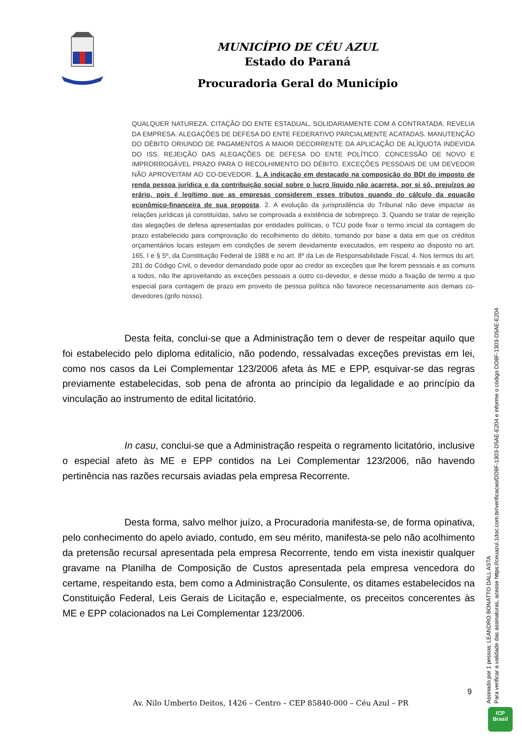MUNICÍPIO DE CÉU AZUL
Estado do Paraná
Procuradoria Geral do Município
QUALQUER NATUREZA. CITAÇÃO DO ENTE ESTADUAL, SOLIDARIAMENTE COM A CONTRATADA. REVELIA DA EMPRESA. ALEGAÇÕES DE DEFESA DO ENTE FEDERATIVO PARCIALMENTE ACATADAS. MANUTENÇÃO DO DÉBITO ORIUNDO DE PAGAMENTOS A MAIOR DECORRENTE DA APLICAÇÃO DE ALÍQUOTA INDEVIDA DO ISS. REJEIÇÃO DAS ALEGAÇÕES DE DEFESA DO ENTE POLÍTICO. CONCESSÃO DE NOVO E IMPRORROGÁVEL PRAZO PARA O RECOLHIMENTO DO DÉBITO. EXCEÇÕES PESSOAIS DE UM DEVEDOR NÃO APROVEITAM AO CO-DEVEDOR. 1. A indicação em destacado na composição do BDI do imposto de renda pessoa jurídica e da contribuição social sobre o lucro líquido não acarreta, por si só, prejuízos ao erário, pois é legítimo que as empresas considerem esses tributos quando do cálculo da equação econômico-financeira de sua proposta. 2. A evolução da jurisprudência do Tribunal não deve impactar as relações jurídicas já constituídas, salvo se comprovada a existência de sobrepreço. 3. Quando se tratar de rejeição das alegações de defesa apresentadas por entidades políticas, o TCU pode fixar o termo inicial da contagem do prazo estabelecido para comprovação do recolhimento do débito, tomando por base a data em que os créditos orçamentários locais estejam em condições de serem devidamente executados, em respeito ao disposto no art. 165, I e § 5º, da Constituição Federal de 1988 e no art. 8º da Lei de Responsabilidade Fiscal. 4. Nos termos do art. 281 do Código Civil, o devedor demandado pode opor ao credor as exceções que lhe forem pessoais e as comuns a todos, não lhe aproveitando as exceções pessoais a outro co-devedor, e desse modo a fixação de termo a quo especial para contagem de prazo em proveito de pessoa política não favorece necessariamente aos demais co-devedores.(grifo nosso).
Desta feita, conclui-se que a Administração tem o dever de respeitar aquilo que foi estabelecido pelo diploma editalício, não podendo, ressalvadas exceções previstas em lei, como nos casos da Lei Complementar 123/2006 afeta às ME e EPP, esquivar-se das regras previamente estabelecidas, sob pena de afronta ao princípio da legalidade e ao princípio da vinculação ao instrumento de edital licitatório.
In casu, conclui-se que a Administração respeita o regramento licitatório, inclusive o especial afeto às ME e EPP contidos na Lei Complementar 123/2006, não havendo pertinência nas razões recursais aviadas pela empresa Recorrente.
Desta forma, salvo melhor juízo, a Procuradoria manifesta-se, de forma opinativa, pelo conhecimento do apelo aviado, contudo, em seu mérito, manifesta-se pelo não acolhimento da pretensão recursal apresentada pela empresa Recorrente, tendo em vista inexistir qualquer gravame na Planilha de Composição de Custos apresentada pela empresa vencedora do certame, respeitando esta, bem como a Administração Consulente, os ditames estabelecidos na Constituição Federal, Leis Gerais de Licitação e, especialmente, os preceitos concerentes às ME e EPP colacionados na Lei Complementar 123/2006.
9
Av. Nilo Umberto Deitos, 1426 – Centro – CEP 85840-000 – Céu Azul – PR
Assinado por 1 pessoa: LEANDRO BONATTO DALL ASTA
Para verificar a validade das assinaturas, acesse https://ceuazul.1doc.com.br/verificacao/DD8F-1303-D5AE-E204 e informe o código DD8F-1303-D5AE-E204
ICP
Brasil